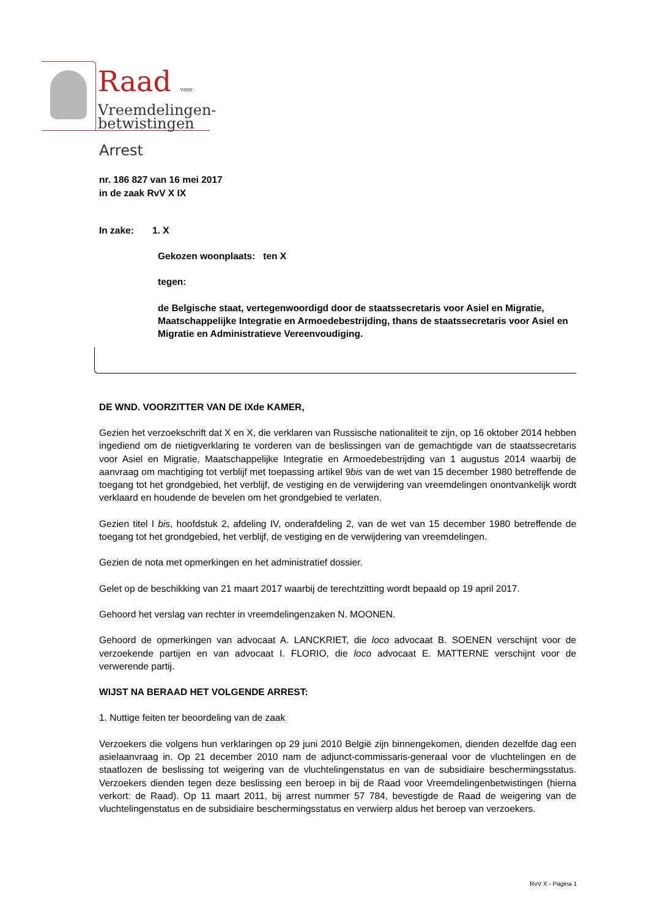Raad voor
Vreemdelingen-
betwistingen
Arrest
nr. 186 827 van 16 mei 2017
in de zaak RvV X IX
In zake: 1. X
Gekozen woonplaats: ten X
tegen:
de Belgische staat, vertegenwoordigd door de staatssecretaris voor Asiel en Migratie, Maatschappelijke Integratie en Armoedebestrijding, thans de staatssecretaris voor Asiel en Migratie en Administratieve Vereenvoudiging.
DE WND. VOORZITTER VAN DE IXde KAMER,
Gezien het verzoekschrift dat X en X, die verklaren van Russische nationaliteit te zijn, op 16 oktober 2014 hebben ingediend om de nietigverklaring te vorderen van de beslissingen van de gemachtigde van de staatssecretaris voor Asiel en Migratie, Maatschappelijke Integratie en Armoedebestrijding van 1 augustus 2014 waarbij de aanvraag om machtiging tot verblijf met toepassing artikel 9bis van de wet van 15 december 1980 betreffende de toegang tot het grondgebied, het verblijf, de vestiging en de verwijdering van vreemdelingen onontvankelijk wordt verklaard en houdende de bevelen om het grondgebied te verlaten.
Gezien titel I bis, hoofdstuk 2, afdeling IV, onderafdeling 2, van de wet van 15 december 1980 betreffende de toegang tot het grondgebied, het verblijf, de vestiging en de verwijdering van vreemdelingen.
Gezien de nota met opmerkingen en het administratief dossier.
Gelet op de beschikking van 21 maart 2017 waarbij de terechtzitting wordt bepaald op 19 april 2017.
Gehoord het verslag van rechter in vreemdelingenzaken N. MOONEN.
Gehoord de opmerkingen van advocaat A. LANCKRIET, die loco advocaat B. SOENEN verschijnt voor de verzoekende partijen en van advocaat I. FLORIO, die loco advocaat E. MATTERNE verschijnt voor de verwerende partij.
WIJST NA BERAAD HET VOLGENDE ARREST:
1. Nuttige feiten ter beoordeling van de zaak
Verzoekers die volgens hun verklaringen op 29 juni 2010 België zijn binnengekomen, dienden dezelfde dag een asielaanvraag in. Op 21 december 2010 nam de adjunct-commissaris-generaal voor de vluchtelingen en de staatlozen de beslissing tot weigering van de vluchtelingenstatus en van de subsidiaire beschermingsstatus. Verzoekers dienden tegen deze beslissing een beroep in bij de Raad voor Vreemdelingenbetwistingen (hierna verkort: de Raad). Op 11 maart 2011, bij arrest nummer 57 784, bevestigde de Raad de weigering van de vluchtelingenstatus en de subsidiaire beschermingsstatus en verwierp aldus het beroep van verzoekers.
RvV X - Pagina 1